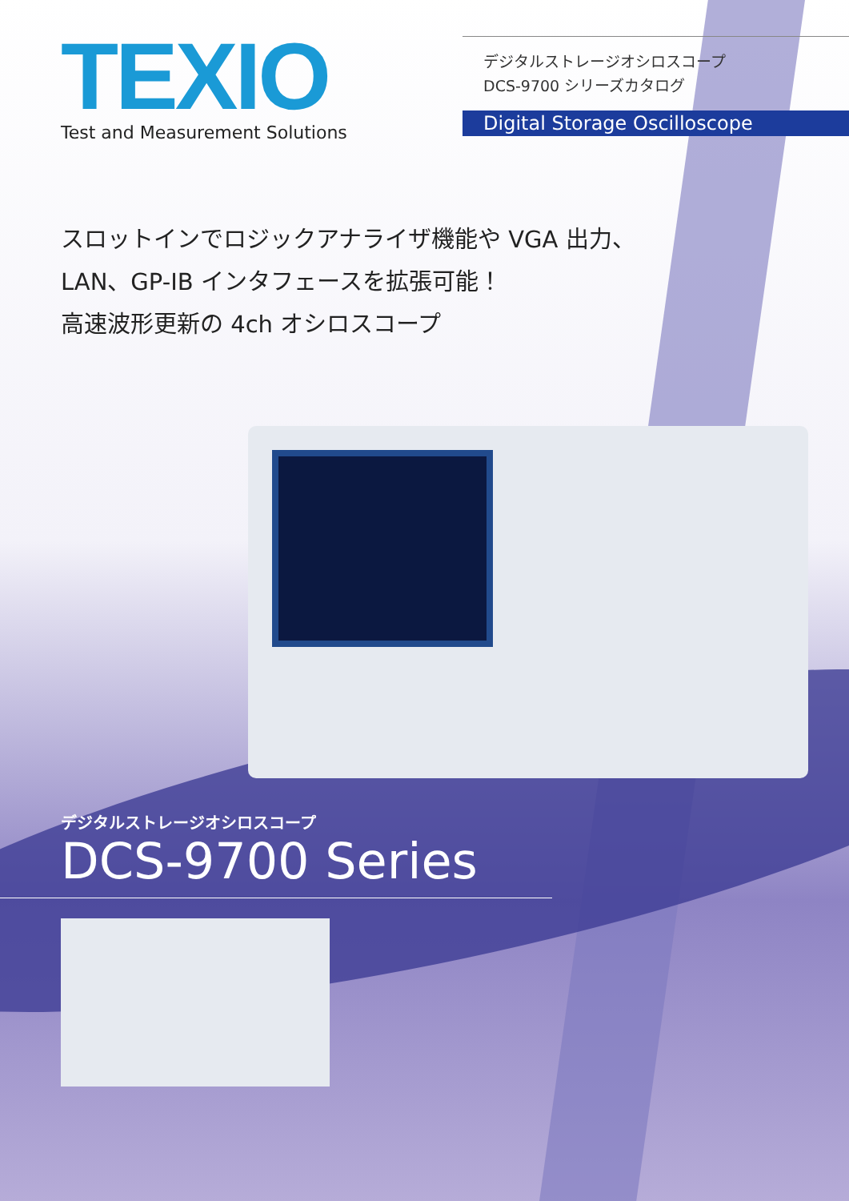TEXIO
Test and Measurement Solutions
デジタルストレージオシロスコープ
DCS-9700 シリーズカタログ
Digital Storage Oscilloscope
スロットインでロジックアナライザ機能や VGA 出力、
LAN、GP-IB インタフェースを拡張可能！
高速波形更新の 4ch オシロスコープ
デジタルストレージオシロスコープ
DCS-9700 Series